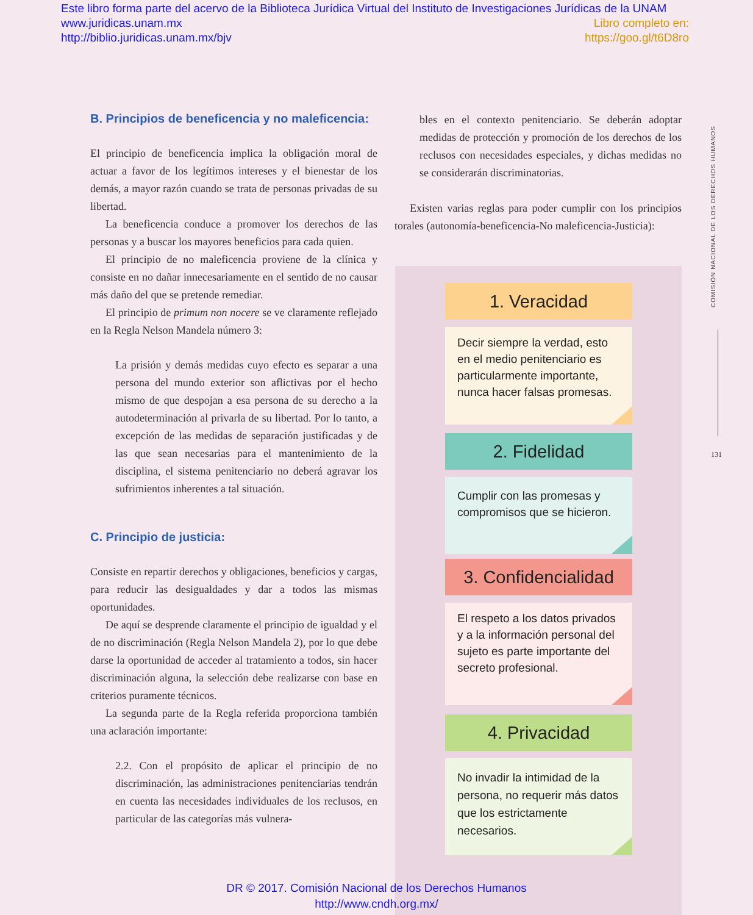Este libro forma parte del acervo de la Biblioteca Jurídica Virtual del Instituto de Investigaciones Jurídicas de la UNAM
Libro completo en:
https://goo.gl/t6D8ro
www.juridicas.unam.mx
http://biblio.juridicas.unam.mx/bjv
B. Principios de beneficencia y no maleficencia:
El principio de beneficencia implica la obligación moral de actuar a favor de los legítimos intereses y el bienestar de los demás, a mayor razón cuando se trata de personas privadas de su libertad.
La beneficencia conduce a promover los derechos de las personas y a buscar los mayores beneficios para cada quien.
El principio de no maleficencia proviene de la clínica y consiste en no dañar innecesariamente en el sentido de no causar más daño del que se pretende remediar.
El principio de primum non nocere se ve claramente reflejado en la Regla Nelson Mandela número 3:
La prisión y demás medidas cuyo efecto es separar a una persona del mundo exterior son aflictivas por el hecho mismo de que despojan a esa persona de su derecho a la autodeterminación al privarla de su libertad. Por lo tanto, a excepción de las medidas de separación justificadas y de las que sean necesarias para el mantenimiento de la disciplina, el sistema penitenciario no deberá agravar los sufrimientos inherentes a tal situación.
C. Principio de justicia:
Consiste en repartir derechos y obligaciones, beneficios y cargas, para reducir las desigualdades y dar a todos las mismas oportunidades.
De aquí se desprende claramente el principio de igualdad y el de no discriminación (Regla Nelson Mandela 2), por lo que debe darse la oportunidad de acceder al tratamiento a todos, sin hacer discriminación alguna, la selección debe realizarse con base en criterios puramente técnicos.
La segunda parte de la Regla referida proporciona también una aclaración importante:
2.2. Con el propósito de aplicar el principio de no discriminación, las administraciones penitenciarias tendrán en cuenta las necesidades individuales de los reclusos, en particular de las categorías más vulnera-
bles en el contexto penitenciario. Se deberán adoptar medidas de protección y promoción de los derechos de los reclusos con necesidades especiales, y dichas medidas no se considerarán discriminatorias.
Existen varias reglas para poder cumplir con los principios torales (autonomía-beneficencia-No maleficencia-Justicia):
1. Veracidad
Decir siempre la verdad, esto en el medio penitenciario es particularmente importante, nunca hacer falsas promesas.
2. Fidelidad
Cumplir con las promesas y compromisos que se hicieron.
3. Confidencialidad
El respeto a los datos privados y a la información personal del sujeto es parte importante del secreto profesional.
4. Privacidad
No invadir la intimidad de la persona, no requerir más datos que los estrictamente necesarios.
COMISIÓN NACIONAL DE LOS DERECHOS HUMANOS
131
DR © 2017. Comisión Nacional de los Derechos Humanos
http://www.cndh.org.mx/